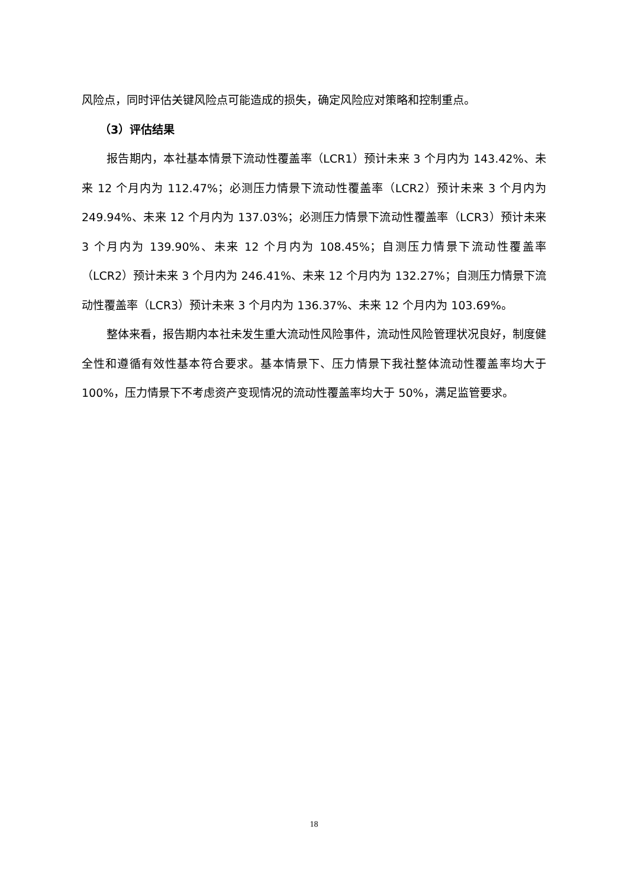风险点，同时评估关键风险点可能造成的损失，确定风险应对策略和控制重点。
（3）评估结果
报告期内，本社基本情景下流动性覆盖率（LCR1）预计未来 3 个月内为 143.42%、未来 12 个月内为 112.47%；必测压力情景下流动性覆盖率（LCR2）预计未来 3 个月内为 249.94%、未来 12 个月内为 137.03%；必测压力情景下流动性覆盖率（LCR3）预计未来 3 个月内为 139.90%、未来 12 个月内为 108.45%；自测压力情景下流动性覆盖率（LCR2）预计未来 3 个月内为 246.41%、未来 12 个月内为 132.27%；自测压力情景下流动性覆盖率（LCR3）预计未来 3 个月内为 136.37%、未来 12 个月内为 103.69%。
整体来看，报告期内本社未发生重大流动性风险事件，流动性风险管理状况良好，制度健全性和遵循有效性基本符合要求。基本情景下、压力情景下我社整体流动性覆盖率均大于 100%，压力情景下不考虑资产变现情况的流动性覆盖率均大于 50%，满足监管要求。
18